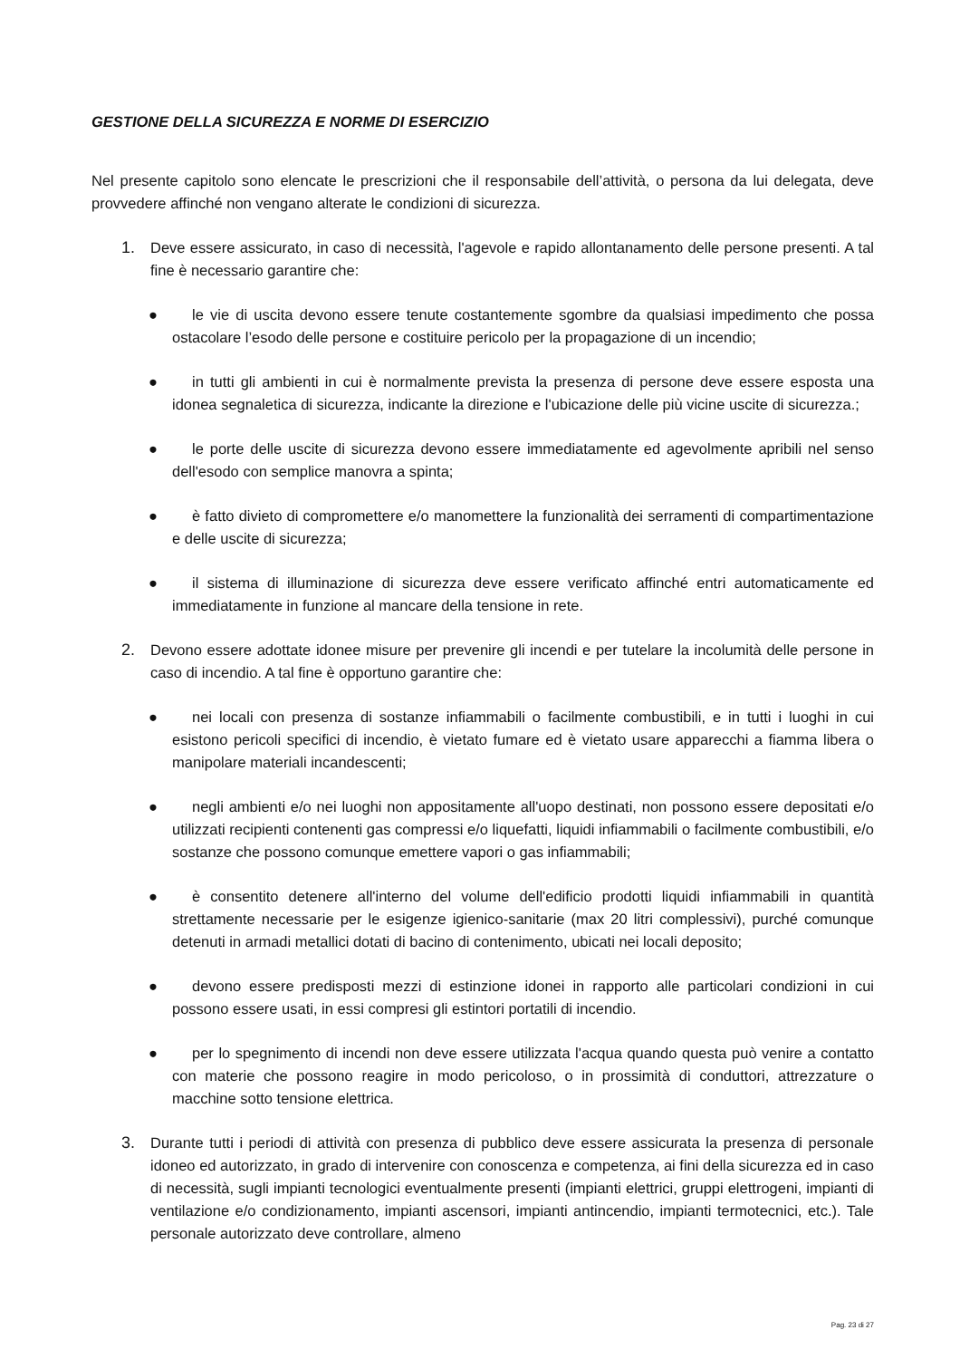GESTIONE DELLA SICUREZZA E NORME DI ESERCIZIO
Nel presente capitolo sono elencate le prescrizioni che il responsabile dell’attività, o persona da lui delegata, deve provvedere affinché non vengano alterate le condizioni di sicurezza.
1. Deve essere assicurato, in caso di necessità, l'agevole e rapido allontanamento delle persone presenti. A tal fine è necessario garantire che:
●
le vie di uscita devono essere tenute costantemente sgombre da qualsiasi impedimento che possa ostacolare l’esodo delle persone e costituire pericolo per la propagazione di un incendio;
●
in tutti gli ambienti in cui è normalmente prevista la presenza di persone deve essere esposta una idonea segnaletica di sicurezza, indicante la direzione e l'ubicazione delle più vicine uscite di sicurezza.;
●
le porte delle uscite di sicurezza devono essere immediatamente ed agevolmente apribili nel senso dell'esodo con semplice manovra a spinta;
●
è fatto divieto di compromettere e/o manomettere la funzionalità dei serramenti di compartimentazione e delle uscite di sicurezza;
●
il sistema di illuminazione di sicurezza deve essere verificato affinché entri automaticamente ed immediatamente in funzione al mancare della tensione in rete.
2. Devono essere adottate idonee misure per prevenire gli incendi e per tutelare la incolumità delle persone in caso di incendio. A tal fine è opportuno garantire che:
●
nei locali con presenza di sostanze infiammabili o facilmente combustibili, e in tutti i luoghi in cui esistono pericoli specifici di incendio, è vietato fumare ed è vietato usare apparecchi a fiamma libera o manipolare materiali incandescenti;
●
negli ambienti e/o nei luoghi non appositamente all'uopo destinati, non possono essere depositati e/o utilizzati recipienti contenenti gas compressi e/o liquefatti, liquidi infiammabili o facilmente combustibili, e/o sostanze che possono comunque emettere vapori o gas infiammabili;
●
è consentito detenere all'interno del volume dell'edificio prodotti liquidi infiammabili in quantità strettamente necessarie per le esigenze igienico-sanitarie (max 20 litri complessivi), purché comunque detenuti in armadi metallici dotati di bacino di contenimento, ubicati nei locali deposito;
●
devono essere predisposti mezzi di estinzione idonei in rapporto alle particolari condizioni in cui possono essere usati, in essi compresi gli estintori portatili di incendio.
●
per lo spegnimento di incendi non deve essere utilizzata l'acqua quando questa può venire a contatto con materie che possono reagire in modo pericoloso, o in prossimità di conduttori, attrezzature o macchine sotto tensione elettrica.
3. Durante tutti i periodi di attività con presenza di pubblico deve essere assicurata la presenza di personale idoneo ed autorizzato, in grado di intervenire con conoscenza e competenza, ai fini della sicurezza ed in caso di necessità, sugli impianti tecnologici eventualmente presenti (impianti elettrici, gruppi elettrogeni, impianti di ventilazione e/o condizionamento, impianti ascensori, impianti antincendio, impianti termotecnici, etc.). Tale personale autorizzato deve controllare, almeno
Pag. 23 di 27